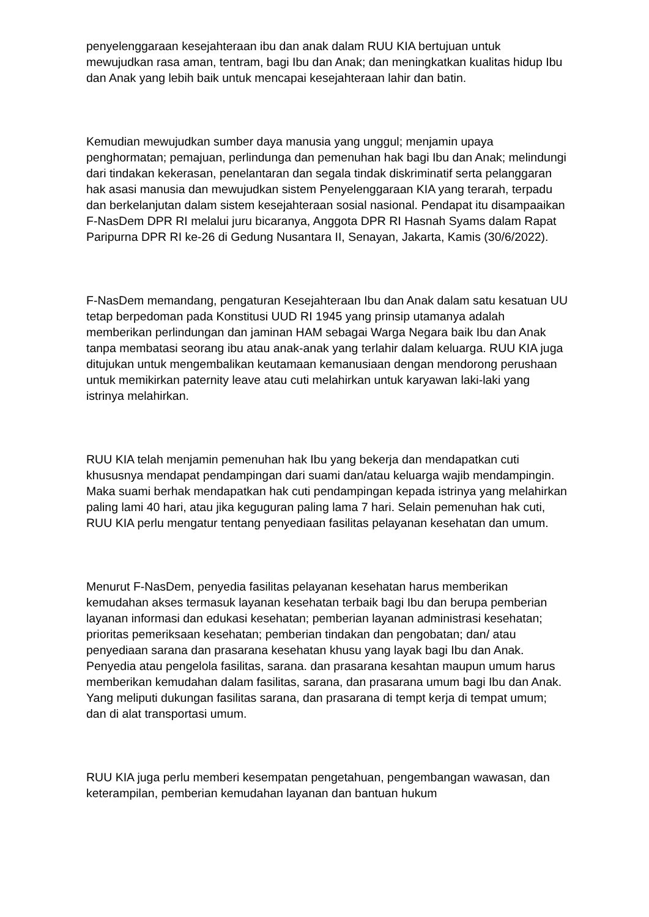penyelenggaraan kesejahteraan ibu dan anak dalam RUU KIA bertujuan untuk mewujudkan rasa aman, tentram, bagi Ibu dan Anak; dan meningkatkan kualitas hidup Ibu dan Anak yang lebih baik untuk mencapai kesejahteraan lahir dan batin.
Kemudian mewujudkan sumber daya manusia yang unggul; menjamin upaya penghormatan; pemajuan, perlindunga dan pemenuhan hak bagi Ibu dan Anak; melindungi dari tindakan kekerasan, penelantaran dan segala tindak diskriminatif serta pelanggaran hak asasi manusia dan mewujudkan sistem Penyelenggaraan KIA yang terarah, terpadu dan berkelanjutan dalam sistem kesejahteraan sosial nasional. Pendapat itu disampaaikan F-NasDem DPR RI melalui juru bicaranya, Anggota DPR RI Hasnah Syams dalam Rapat Paripurna DPR RI ke-26 di Gedung Nusantara II, Senayan, Jakarta, Kamis (30/6/2022).
F-NasDem memandang, pengaturan Kesejahteraan Ibu dan Anak dalam satu kesatuan UU tetap berpedoman pada Konstitusi UUD RI 1945 yang prinsip utamanya adalah memberikan perlindungan dan jaminan HAM sebagai Warga Negara baik Ibu dan Anak tanpa membatasi seorang ibu atau anak-anak yang terlahir dalam keluarga. RUU KIA juga ditujukan untuk mengembalikan keutamaan kemanusiaan dengan mendorong perushaan untuk memikirkan paternity leave atau cuti melahirkan untuk karyawan laki-laki yang istrinya melahirkan.
RUU KIA telah menjamin pemenuhan hak Ibu yang bekerja dan mendapatkan cuti khususnya mendapat pendampingan dari suami dan/atau keluarga wajib mendampingin. Maka suami berhak mendapatkan hak cuti pendampingan kepada istrinya yang melahirkan paling lami 40 hari, atau jika keguguran paling lama 7 hari. Selain pemenuhan hak cuti, RUU KIA perlu mengatur tentang penyediaan fasilitas pelayanan kesehatan dan umum.
Menurut F-NasDem, penyedia fasilitas pelayanan kesehatan harus memberikan kemudahan akses termasuk layanan kesehatan terbaik bagi Ibu dan berupa pemberian layanan informasi dan edukasi kesehatan; pemberian layanan administrasi kesehatan; prioritas pemeriksaan kesehatan; pemberian tindakan dan pengobatan; dan/ atau penyediaan sarana dan prasarana kesehatan khusu yang layak bagi Ibu dan Anak. Penyedia atau pengelola fasilitas, sarana. dan prasarana kesahtan maupun umum harus memberikan kemudahan dalam fasilitas, sarana, dan prasarana umum bagi Ibu dan Anak. Yang meliputi dukungan fasilitas sarana, dan prasarana di tempt kerja di tempat umum; dan di alat transportasi umum.
RUU KIA juga perlu memberi kesempatan pengetahuan, pengembangan wawasan, dan keterampilan, pemberian kemudahan layanan dan bantuan hukum